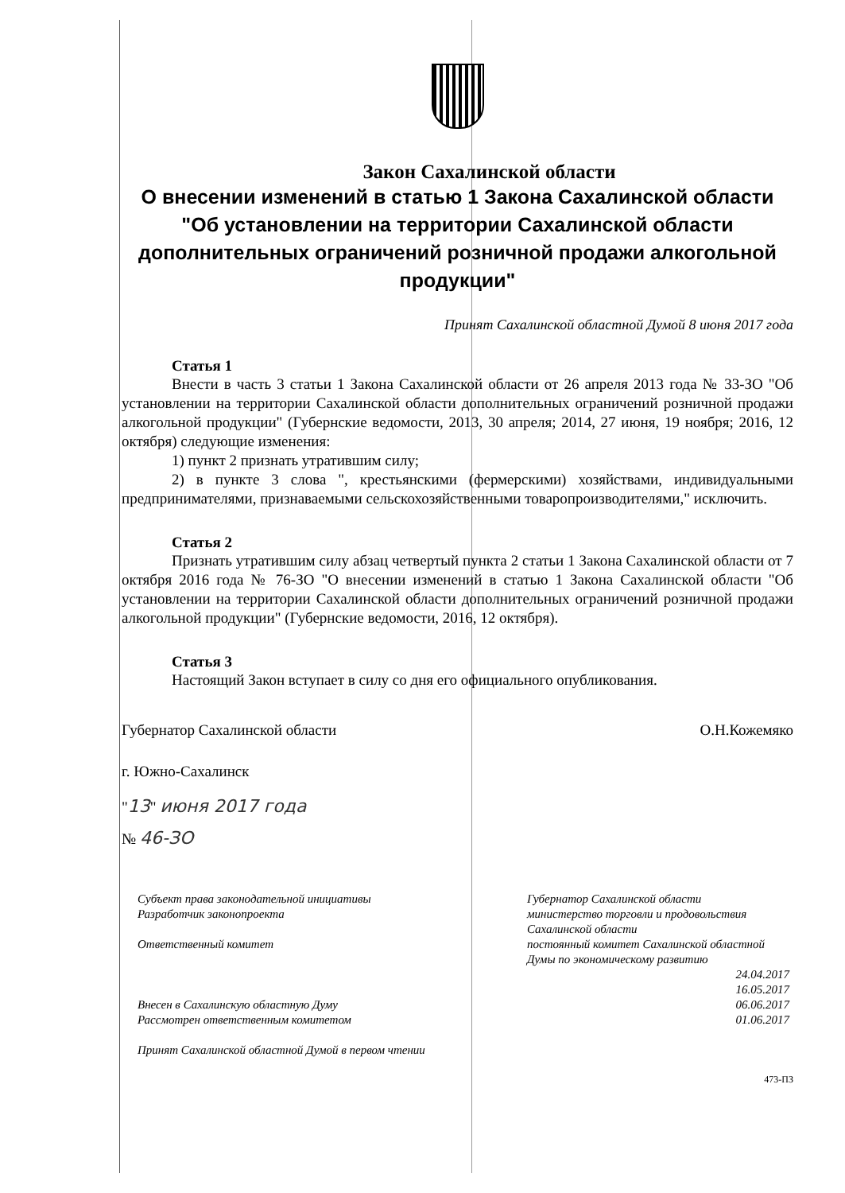Закон Сахалинской области
О внесении изменений в статью 1 Закона Сахалинской области "Об установлении на территории Сахалинской области дополнительных ограничений розничной продажи алкогольной продукции"
Принят Сахалинской областной Думой 8 июня 2017 года
Статья 1
Внести в часть 3 статьи 1 Закона Сахалинской области от 26 апреля 2013 года № 33-ЗО "Об установлении на территории Сахалинской области дополнительных ограничений розничной продажи алкогольной продукции" (Губернские ведомости, 2013, 30 апреля; 2014, 27 июня, 19 ноября; 2016, 12 октября) следующие изменения:
1) пункт 2 признать утратившим силу;
2) в пункте 3 слова ", крестьянскими (фермерскими) хозяйствами, индивидуальными предпринимателями, признаваемыми сельскохозяйственными товаропроизводителями," исключить.
Статья 2
Признать утратившим силу абзац четвертый пункта 2 статьи 1 Закона Сахалинской области от 7 октября 2016 года № 76-ЗО "О внесении изменений в статью 1 Закона Сахалинской области "Об установлении на территории Сахалинской области дополнительных ограничений розничной продажи алкогольной продукции" (Губернские ведомости, 2016, 12 октября).
Статья 3
Настоящий Закон вступает в силу со дня его официального опубликования.
Губернатор Сахалинской области О.Н.Кожемяко
г. Южно-Сахалинск
"13" июня 2017 года
№ 46-ЗО
Субъект права законодательной инициативы
Разработчик законопроекта
Ответственный комитет
Внесен в Сахалинскую областную Думу
Рассмотрен ответственным комитетом
Принят Сахалинской областной Думой в первом чтении
Губернатор Сахалинской области
министерство торговли и продовольствия Сахалинской области
постоянный комитет Сахалинской областной Думы по экономическому развитию
24.04.2017
16.05.2017
06.06.2017
01.06.2017
473-ПЗ